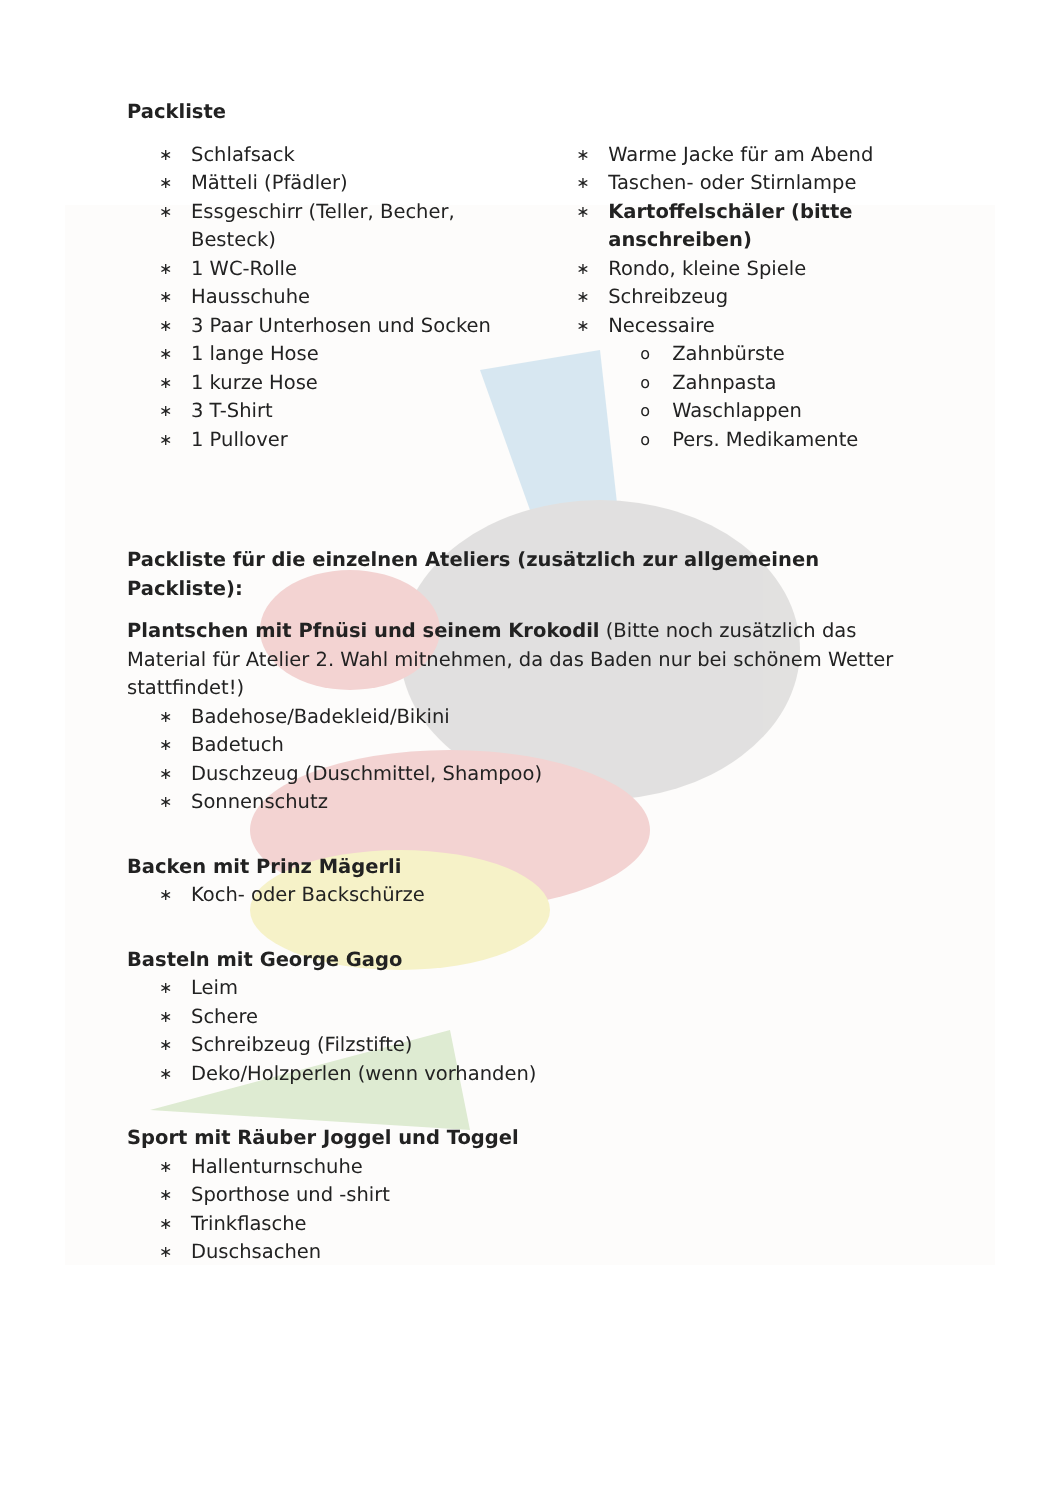Packliste
∗ Schlafsack
∗ Mätteli (Pfädler)
∗ Essgeschirr (Teller, Becher, Besteck)
∗ 1 WC-Rolle
∗ Hausschuhe
∗ 3 Paar Unterhosen und Socken
∗ 1 lange Hose
∗ 1 kurze Hose
∗ 3 T-Shirt
∗ 1 Pullover
∗ Warme Jacke für am Abend
∗ Taschen- oder Stirnlampe
∗ Kartoffelschäler (bitte anschreiben)
∗ Rondo, kleine Spiele
∗ Schreibzeug
∗ Necessaire
o Zahnbürste
o Zahnpasta
o Waschlappen
o Pers. Medikamente
Packliste für die einzelnen Ateliers (zusätzlich zur allgemeinen Packliste):
Plantschen mit Pfnüsi und seinem Krokodil (Bitte noch zusätzlich das Material für Atelier 2. Wahl mitnehmen, da das Baden nur bei schönem Wetter stattfindet!)
∗ Badehose/Badekleid/Bikini
∗ Badetuch
∗ Duschzeug (Duschmittel, Shampoo)
∗ Sonnenschutz
Backen mit Prinz Mägerli
∗ Koch- oder Backschürze
Basteln mit George Gago
∗ Leim
∗ Schere
∗ Schreibzeug (Filzstifte)
∗ Deko/Holzperlen (wenn vorhanden)
Sport mit Räuber Joggel und Toggel
∗ Hallenturnschuhe
∗ Sporthose und -shirt
∗ Trinkflasche
∗ Duschsachen